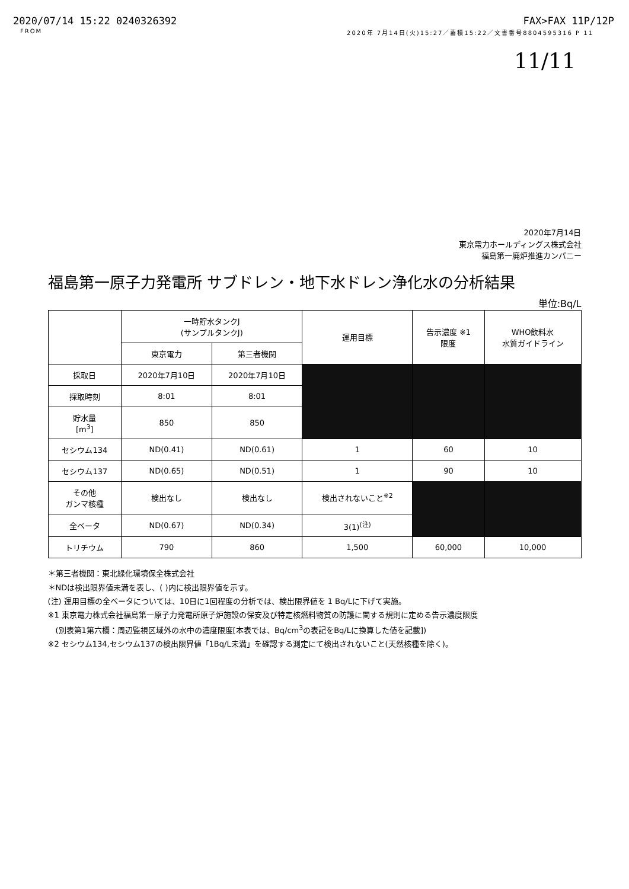2020/07/14 15:22 0240326392 FAX>FAX 11P/12P
FROM 2020年 7月14日(火)15:27／蓄積15:22／文書番号8804595316 P 11
11/11
2020年7月14日
東京電力ホールディングス株式会社
福島第一廃炉推進カンパニー
福島第一原子力発電所 サブドレン・地下水ドレン浄化水の分析結果
単位:Bq/L
| | 一時貯水タンクJ (サンプルタンクJ) | | 運用目標 | 告示濃度 ※1 限度 | WHO飲料水 水質ガイドライン |
| --- | --- | --- | --- | --- | --- |
| | 東京電力 | 第三者機関 | | | |
| 採取日 | 2020年7月10日 | 2020年7月10日 | | | |
| 採取時刻 | 8:01 | 8:01 | | | |
| 貯水量 [m<sup>3</sup>] | 850 | 850 | | | |
| セシウム134 | ND(0.41) | ND(0.61) | 1 | 60 | 10 |
| セシウム137 | ND(0.65) | ND(0.51) | 1 | 90 | 10 |
| その他 ガンマ核種 | 検出なし | 検出なし | 検出されないこと<sup>※2</sup> | | |
| 全ベータ | ND(0.67) | ND(0.34) | 3(1)<sup>(注)</sup> | | |
| トリチウム | 790 | 860 | 1,500 | 60,000 | 10,000 |
＊第三者機関：東北緑化環境保全株式会社
＊NDは検出限界値未満を表し、( )内に検出限界値を示す。
(注) 運用目標の全ベータについては、10日に1回程度の分析では、検出限界値を 1 Bq/Lに下げて実施。
※1 東京電力株式会社福島第一原子力発電所原子炉施設の保安及び特定核燃料物質の防護に関する規則に定める告示濃度限度
　(別表第1第六欄：周辺監視区域外の水中の濃度限度[本表では、Bq/cm<sup>3</sup>の表記をBq/Lに換算した値を記載])
※2 セシウム134,セシウム137の検出限界値「1Bq/L未満」を確認する測定にて検出されないこと(天然核種を除く)。